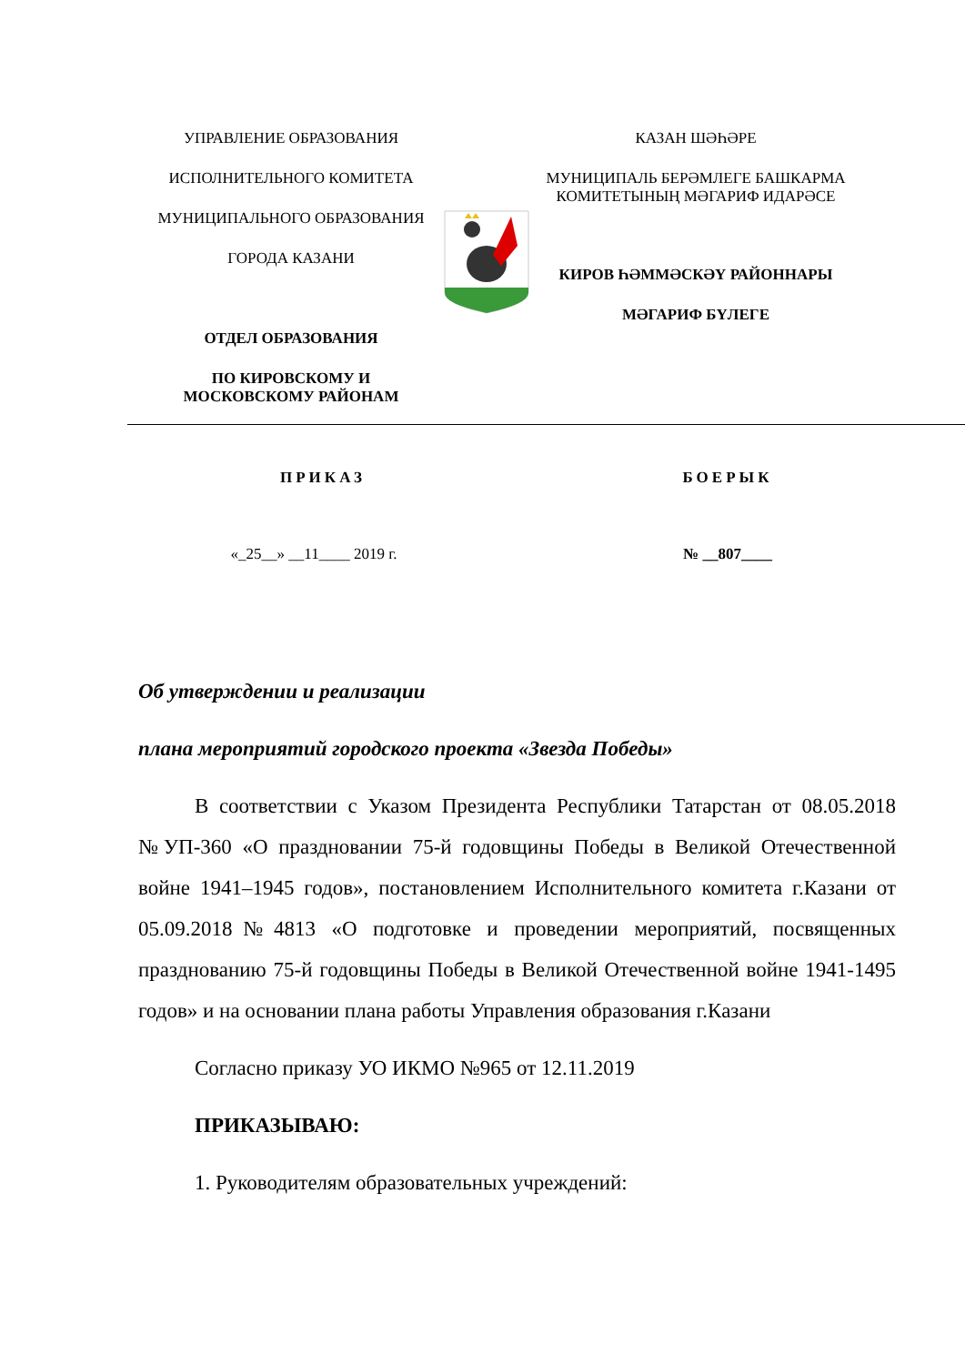УПРАВЛЕНИЕ ОБРАЗОВАНИЯ
ИСПОЛНИТЕЛЬНОГО КОМИТЕТА
МУНИЦИПАЛЬНОГО ОБРАЗОВАНИЯ
ГОРОДА КАЗАНИ
ОТДЕЛ ОБРАЗОВАНИЯ
ПО КИРОВСКОМУ И МОСКОВСКОМУ РАЙОНАМ
КАЗАН ШӘҺӘРЕ
МУНИЦИПАЛЬ БЕРӘМЛЕГЕ БАШКАРМА КОМИТЕТЫНЫҢ МӘГАРИФ ИДАРӘСЕ
КИРОВ ҺӘММӘСКӘҮ РАЙОННАРЫ
МӘГАРИФ БҮЛЕГЕ
ПРИКАЗ БОЕРЫК
«_25__» __11____ 2019 г. № __807____
Об утверждении и реализации
плана мероприятий городского проекта «Звезда Победы»
В соответствии с Указом Президента Республики Татарстан от 08.05.2018 №УП-360 «О праздновании 75-й годовщины Победы в Великой Отечественной войне 1941–1945 годов», постановлением Исполнительного комитета г.Казани от 05.09.2018№4813 «О подготовке и проведении мероприятий, посвященных празднованию 75-й годовщины Победы в Великой Отечественной войне 1941-1495 годов» и на основании плана работы Управления образования г.Казани
Согласно приказу УО ИКМО №965 от 12.11.2019
ПРИКАЗЫВАЮ:
1. Руководителям образовательных учреждений: